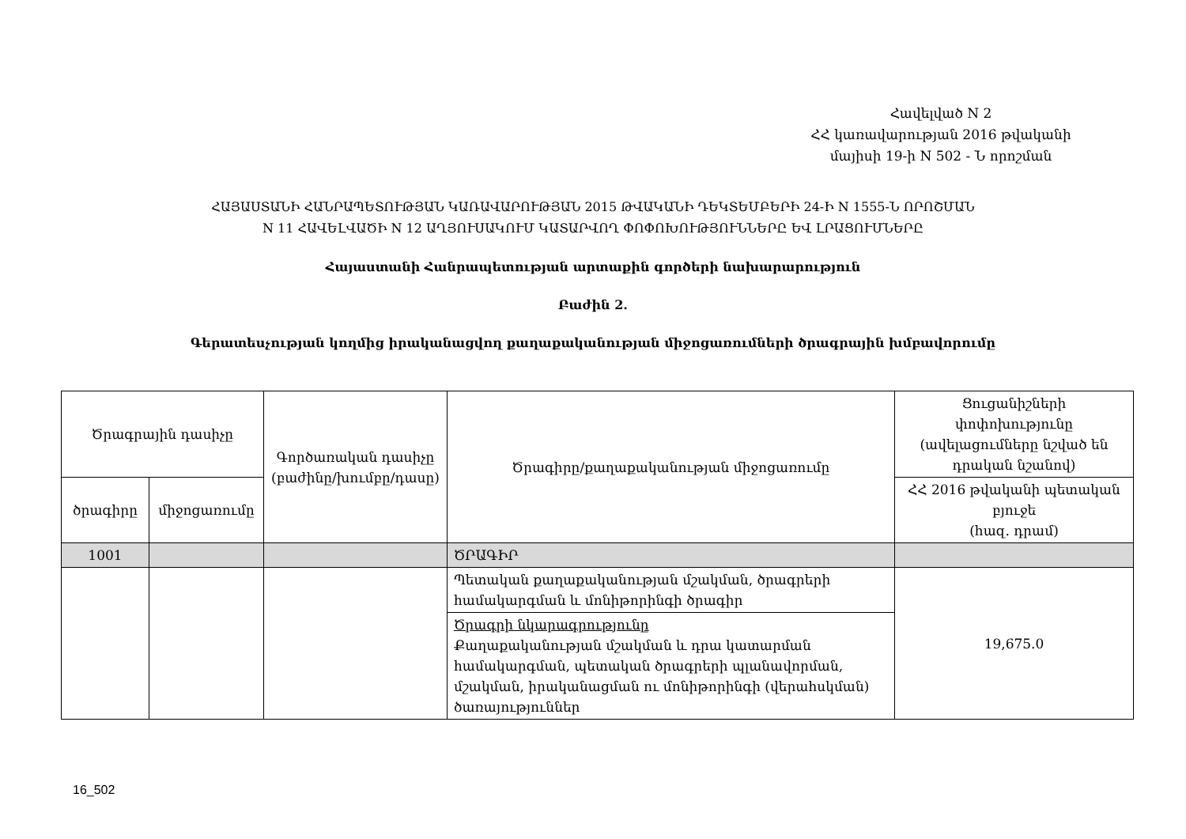Հավելված N 2
ՀՀ կառավարության 2016 թվականի
մայիսի 19-ի N 502 - Ն որոշման
ՀԱՅԱՍՏԱՆԻ ՀԱՆՐԱՊԵՏՈՒԹՅԱՆ ԿԱՌԱՎԱՐՈՒԹՅԱՆ 2015 ԹՎԱԿԱՆԻ ԴԵԿՏԵՄԲԵՐԻ 24-Ի N 1555-Ն ՈՐՈՇՄԱՆ
N 11 ՀԱՎԵԼՎԱԾԻ N 12 ԱՂՅՈՒՍԱԿՈՒՄ ԿԱՏԱՐՎՈՂ ՓՈՓՈԽՈՒԹՅՈՒՆՆԵՐԸ ԵՎ ԼՐԱՑՈՒՄՆԵՐԸ
Հայաստանի Հանրապետության արտաքին գործերի նախարարություն
Բաժին 2.
Գերատեսչության կողմից իրականացվող քաղաքականության միջոցառումների ծրագրային խմբավորումը
| Ծրագրային դասիչը | | Գործառական դասիչը (բաժինը/խումբը/դասը) | Ծրագիրը/քաղաքականության միջոցառումը | Ցուցանիշների փոփոխությունը (ավելացումները նշված են դրական նշանով) |
| --- | --- | --- | --- | --- |
| ծրագիրը | միջոցառումը | | | ՀՀ 2016 թվականի պետական բյուջե (հազ. դրամ) |
| 1001 | | | ԾՐԱԳԻՐ | |
| | | | Պետական քաղաքականության մշակման, ծրագրերի համակարգման և մոնիթորինգի ծրագիր | 19,675.0 |
| | | | Ծրագրի նկարագրությունը Քաղաքականության մշակման և դրա կատարման համակարգման, պետական ծրագրերի պլանավորման, մշակման, իրականացման ու մոնիթորինգի (վերահսկման) ծառայություններ | |
16_502